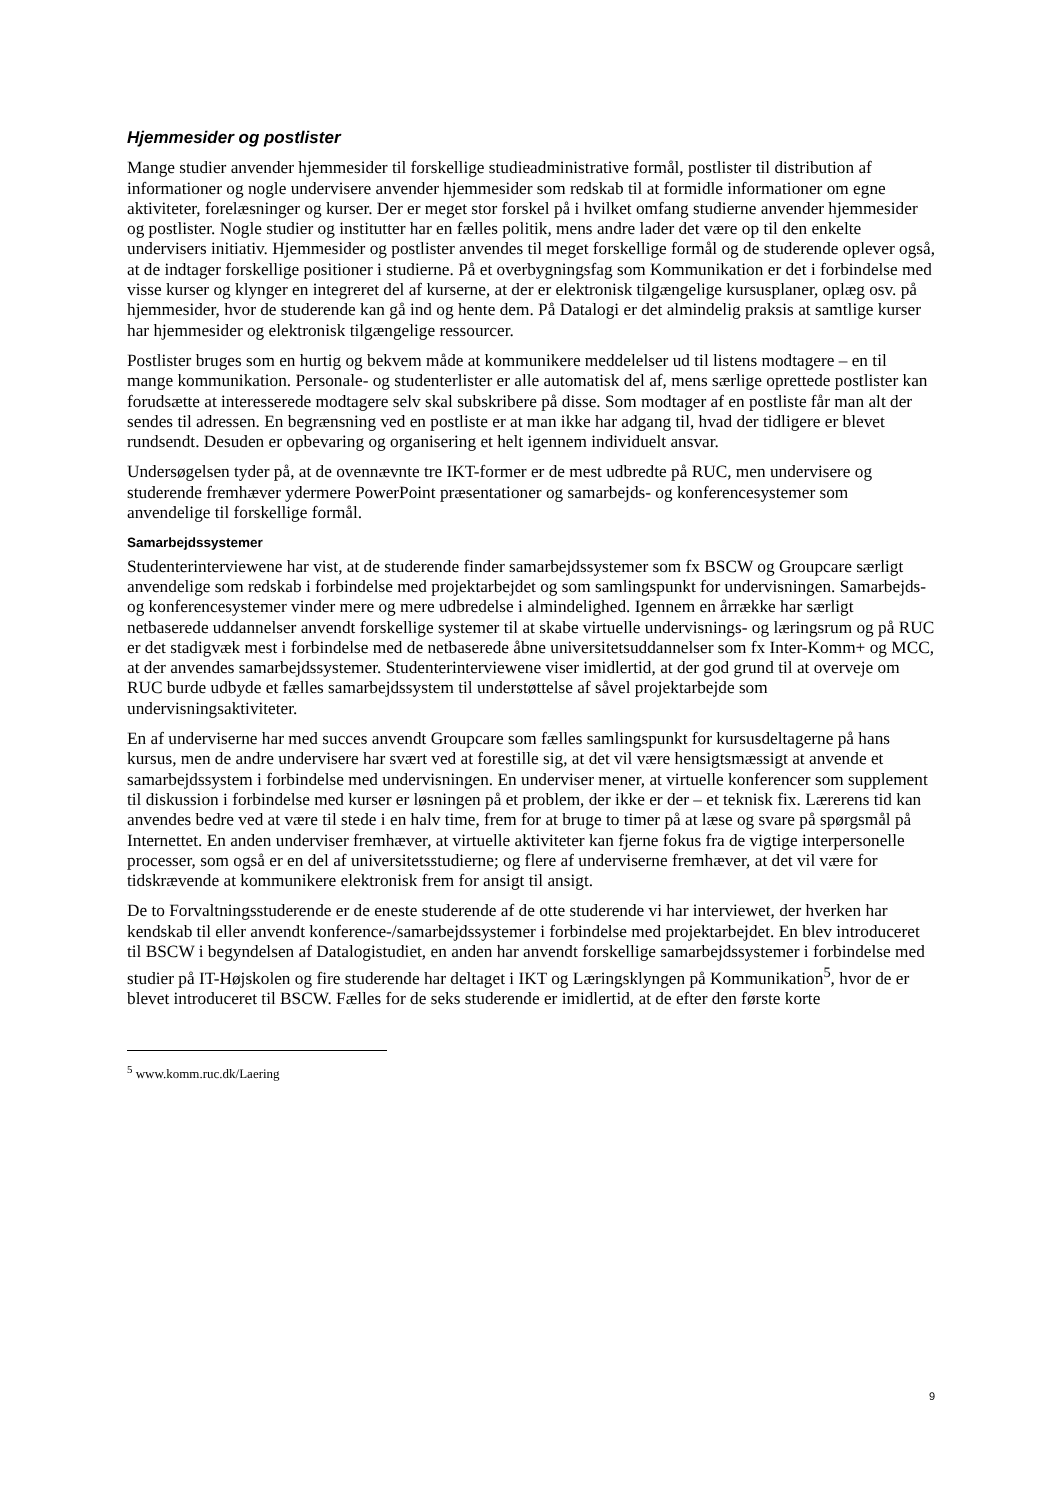Hjemmesider og postlister
Mange studier anvender hjemmesider til forskellige studieadministrative formål, postlister til distribution af informationer og nogle undervisere anvender hjemmesider som redskab til at formidle informationer om egne aktiviteter, forelæsninger og kurser. Der er meget stor forskel på i hvilket omfang studierne anvender hjemmesider og postlister. Nogle studier og institutter har en fælles politik, mens andre lader det være op til den enkelte undervisers initiativ. Hjemmesider og postlister anvendes til meget forskellige formål og de studerende oplever også, at de indtager forskellige positioner i studierne. På et overbygningsfag som Kommunikation er det i forbindelse med visse kurser og klynger en integreret del af kurserne, at der er elektronisk tilgængelige kursusplaner, oplæg osv. på hjemmesider, hvor de studerende kan gå ind og hente dem. På Datalogi er det almindelig praksis at samtlige kurser har hjemmesider og elektronisk tilgængelige ressourcer.
Postlister bruges som en hurtig og bekvem måde at kommunikere meddelelser ud til listens modtagere – en til mange kommunikation. Personale- og studenterlister er alle automatisk del af, mens særlige oprettede postlister kan forudsætte at interesserede modtagere selv skal subskribere på disse. Som modtager af en postliste får man alt der sendes til adressen. En begrænsning ved en postliste er at man ikke har adgang til, hvad der tidligere er blevet rundsendt. Desuden er opbevaring og organisering et helt igennem individuelt ansvar.
Undersøgelsen tyder på, at de ovennævnte tre IKT-former er de mest udbredte på RUC, men undervisere og studerende fremhæver ydermere PowerPoint præsentationer og samarbejds- og konferencesystemer som anvendelige til forskellige formål.
Samarbejdssystemer
Studenterinterviewene har vist, at de studerende finder samarbejdssystemer som fx BSCW og Groupcare særligt anvendelige som redskab i forbindelse med projektarbejdet og som samlingspunkt for undervisningen. Samarbejds- og konferencesystemer vinder mere og mere udbredelse i almindelighed. Igennem en årrække har særligt netbaserede uddannelser anvendt forskellige systemer til at skabe virtuelle undervisnings- og læringsrum og på RUC er det stadigvæk mest i forbindelse med de netbaserede åbne universitetsuddannelser som fx Inter-Komm+ og MCC, at der anvendes samarbejdssystemer. Studenterinterviewene viser imidlertid, at der god grund til at overveje om RUC burde udbyde et fælles samarbejdssystem til understøttelse af såvel projektarbejde som undervisningsaktiviteter.
En af underviserne har med succes anvendt Groupcare som fælles samlingspunkt for kursusdeltagerne på hans kursus, men de andre undervisere har svært ved at forestille sig, at det vil være hensigtsmæssigt at anvende et samarbejdssystem i forbindelse med undervisningen. En underviser mener, at virtuelle konferencer som supplement til diskussion i forbindelse med kurser er løsningen på et problem, der ikke er der – et teknisk fix. Lærerens tid kan anvendes bedre ved at være til stede i en halv time, frem for at bruge to timer på at læse og svare på spørgsmål på Internettet. En anden underviser fremhæver, at virtuelle aktiviteter kan fjerne fokus fra de vigtige interpersonelle processer, som også er en del af universitetsstudierne; og flere af underviserne fremhæver, at det vil være for tidskrævende at kommunikere elektronisk frem for ansigt til ansigt.
De to Forvaltningsstuderende er de eneste studerende af de otte studerende vi har interviewet, der hverken har kendskab til eller anvendt konference-/samarbejdssystemer i forbindelse med projektarbejdet. En blev introduceret til BSCW i begyndelsen af Datalogistudiet, en anden har anvendt forskellige samarbejdssystemer i forbindelse med studier på IT-Højskolen og fire studerende har deltaget i IKT og Læringsklyngen på Kommunikation<sup>5</sup>, hvor de er blevet introduceret til BSCW. Fælles for de seks studerende er imidlertid, at de efter den første korte
<sup>5</sup> www.komm.ruc.dk/Laering
9